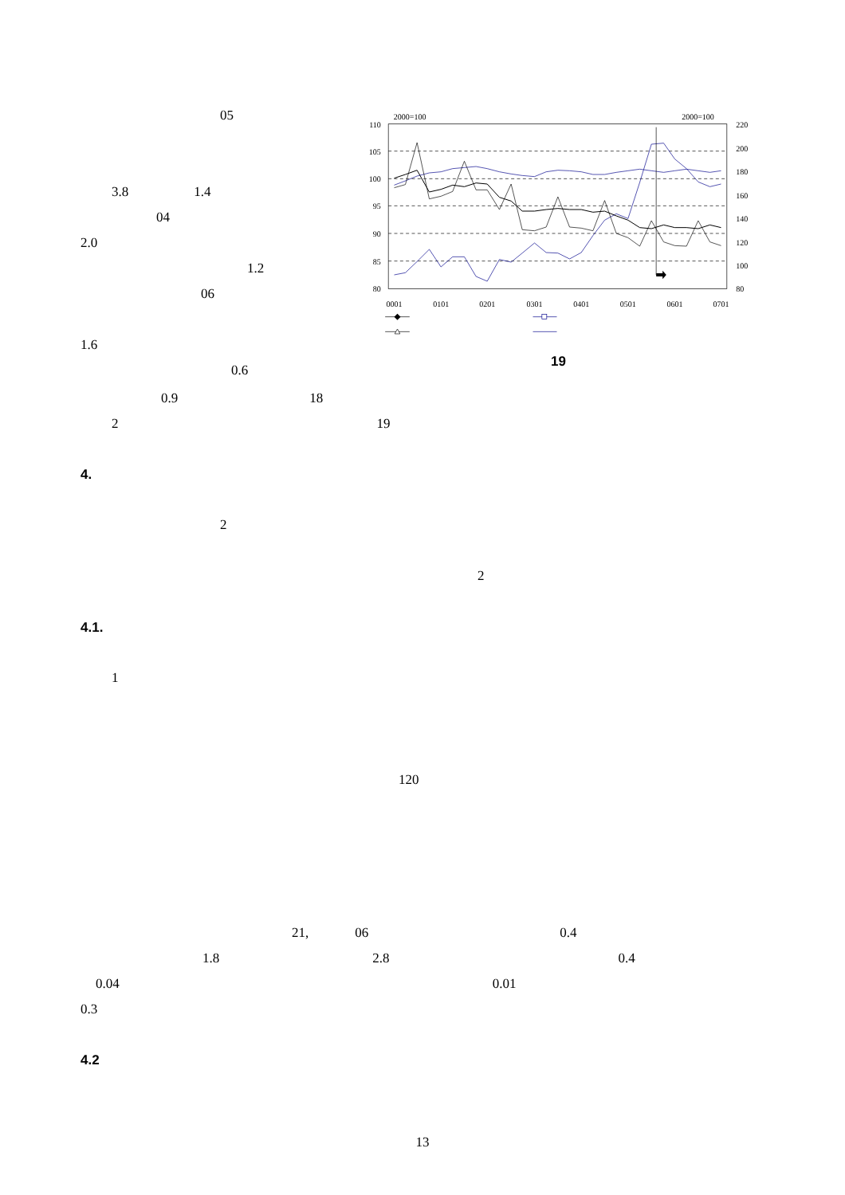05
3.8 1.4
04
2.0
1.2
06
1.6
0.6
2000=100
2000=100
110
105
100
95
90
85
80
220
200
180
160
140
120
100
80
0001
0101
0201
0301
0401
0501
0601
0701
19
0.9 18
2 19
4.
2
2
4.1.
1
120
21, 06 0.4
1.8 2.8 0.4
0.04 0.01
0.3
4.2
13